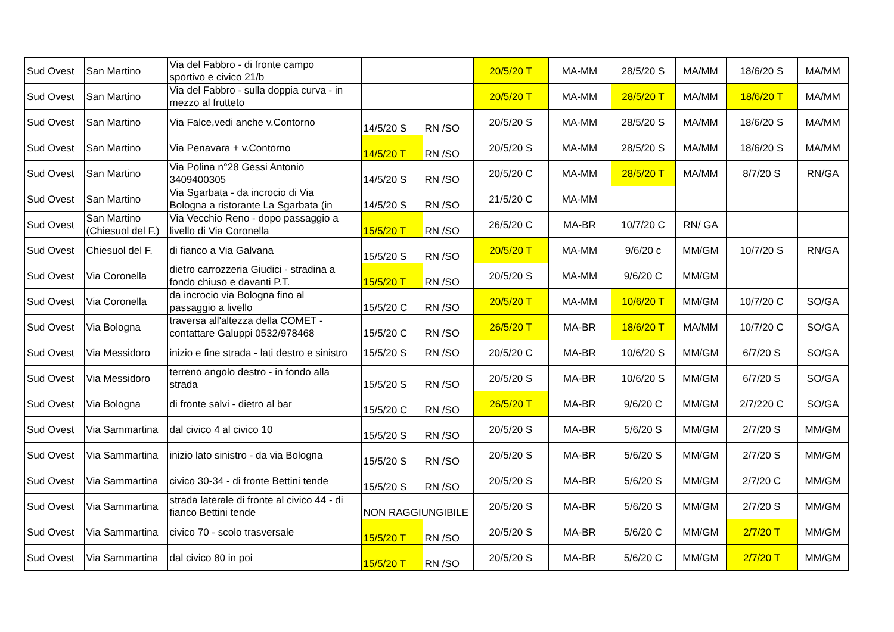| Sud Ovest | San Martino | Via del Fabbro - di fronte campo sportivo e civico 21/b | | | 20/5/20 T | MA-MM | 28/5/20 S | MA/MM | 18/6/20 S | MA/MM |
| Sud Ovest | San Martino | Via del Fabbro - sulla doppia curva - in mezzo al frutteto | | | 20/5/20 T | MA-MM | 28/5/20 T | MA/MM | 18/6/20 T | MA/MM |
| Sud Ovest | San Martino | Via Falce,vedi anche v.Contorno | 14/5/20 S | RN /SO | 20/5/20 S | MA-MM | 28/5/20 S | MA/MM | 18/6/20 S | MA/MM |
| Sud Ovest | San Martino | Via Penavara + v.Contorno | 14/5/20 T | RN /SO | 20/5/20 S | MA-MM | 28/5/20 S | MA/MM | 18/6/20 S | MA/MM |
| Sud Ovest | San Martino | Via Polina n°28 Gessi Antonio 3409400305 | 14/5/20 S | RN /SO | 20/5/20 C | MA-MM | 28/5/20 T | MA/MM | 8/7/20 S | RN/GA |
| Sud Ovest | San Martino | Via Sgarbata - da incrocio di Via Bologna a ristorante La Sgarbata (in | 14/5/20 S | RN /SO | 21/5/20 C | MA-MM | | | | |
| Sud Ovest | San Martino (Chiesuol del F.) | Via Vecchio Reno - dopo passaggio a livello di Via Coronella | 15/5/20 T | RN /SO | 26/5/20 C | MA-BR | 10/7/20 C | RN/ GA | | |
| Sud Ovest | Chiesuol del F. | di fianco a Via Galvana | 15/5/20 S | RN /SO | 20/5/20 T | MA-MM | 9/6/20 c | MM/GM | 10/7/20 S | RN/GA |
| Sud Ovest | Via Coronella | dietro carrozzeria Giudici - stradina a fondo chiuso e davanti P.T. | 15/5/20 T | RN /SO | 20/5/20 S | MA-MM | 9/6/20 C | MM/GM | | |
| Sud Ovest | Via Coronella | da incrocio via Bologna fino al passaggio a livello | 15/5/20 C | RN /SO | 20/5/20 T | MA-MM | 10/6/20 T | MM/GM | 10/7/20 C | SO/GA |
| Sud Ovest | Via Bologna | traversa all'altezza della COMET - contattare Galuppi 0532/978468 | 15/5/20 C | RN /SO | 26/5/20 T | MA-BR | 18/6/20 T | MA/MM | 10/7/20 C | SO/GA |
| Sud Ovest | Via Messidoro | inizio e fine strada - lati destro e sinistro | 15/5/20 S | RN /SO | 20/5/20 C | MA-BR | 10/6/20 S | MM/GM | 6/7/20 S | SO/GA |
| Sud Ovest | Via Messidoro | terreno angolo destro - in fondo alla strada | 15/5/20 S | RN /SO | 20/5/20 S | MA-BR | 10/6/20 S | MM/GM | 6/7/20 S | SO/GA |
| Sud Ovest | Via Bologna | di fronte salvi - dietro al bar | 15/5/20 C | RN /SO | 26/5/20 T | MA-BR | 9/6/20 C | MM/GM | 2/7/220 C | SO/GA |
| Sud Ovest | Via Sammartina | dal civico 4 al civico 10 | 15/5/20 S | RN /SO | 20/5/20 S | MA-BR | 5/6/20 S | MM/GM | 2/7/20 S | MM/GM |
| Sud Ovest | Via Sammartina | inizio lato sinistro - da via Bologna | 15/5/20 S | RN /SO | 20/5/20 S | MA-BR | 5/6/20 S | MM/GM | 2/7/20 S | MM/GM |
| Sud Ovest | Via Sammartina | civico 30-34 - di fronte Bettini tende | 15/5/20 S | RN /SO | 20/5/20 S | MA-BR | 5/6/20 S | MM/GM | 2/7/20 C | MM/GM |
| Sud Ovest | Via Sammartina | strada laterale di fronte al civico 44 - di fianco Bettini tende | NON RAGGIUNGIBILE | | 20/5/20 S | MA-BR | 5/6/20 S | MM/GM | 2/7/20 S | MM/GM |
| Sud Ovest | Via Sammartina | civico 70 - scolo trasversale | 15/5/20 T | RN /SO | 20/5/20 S | MA-BR | 5/6/20 C | MM/GM | 2/7/20 T | MM/GM |
| Sud Ovest | Via Sammartina | dal civico 80 in poi | 15/5/20 T | RN /SO | 20/5/20 S | MA-BR | 5/6/20 C | MM/GM | 2/7/20 T | MM/GM |